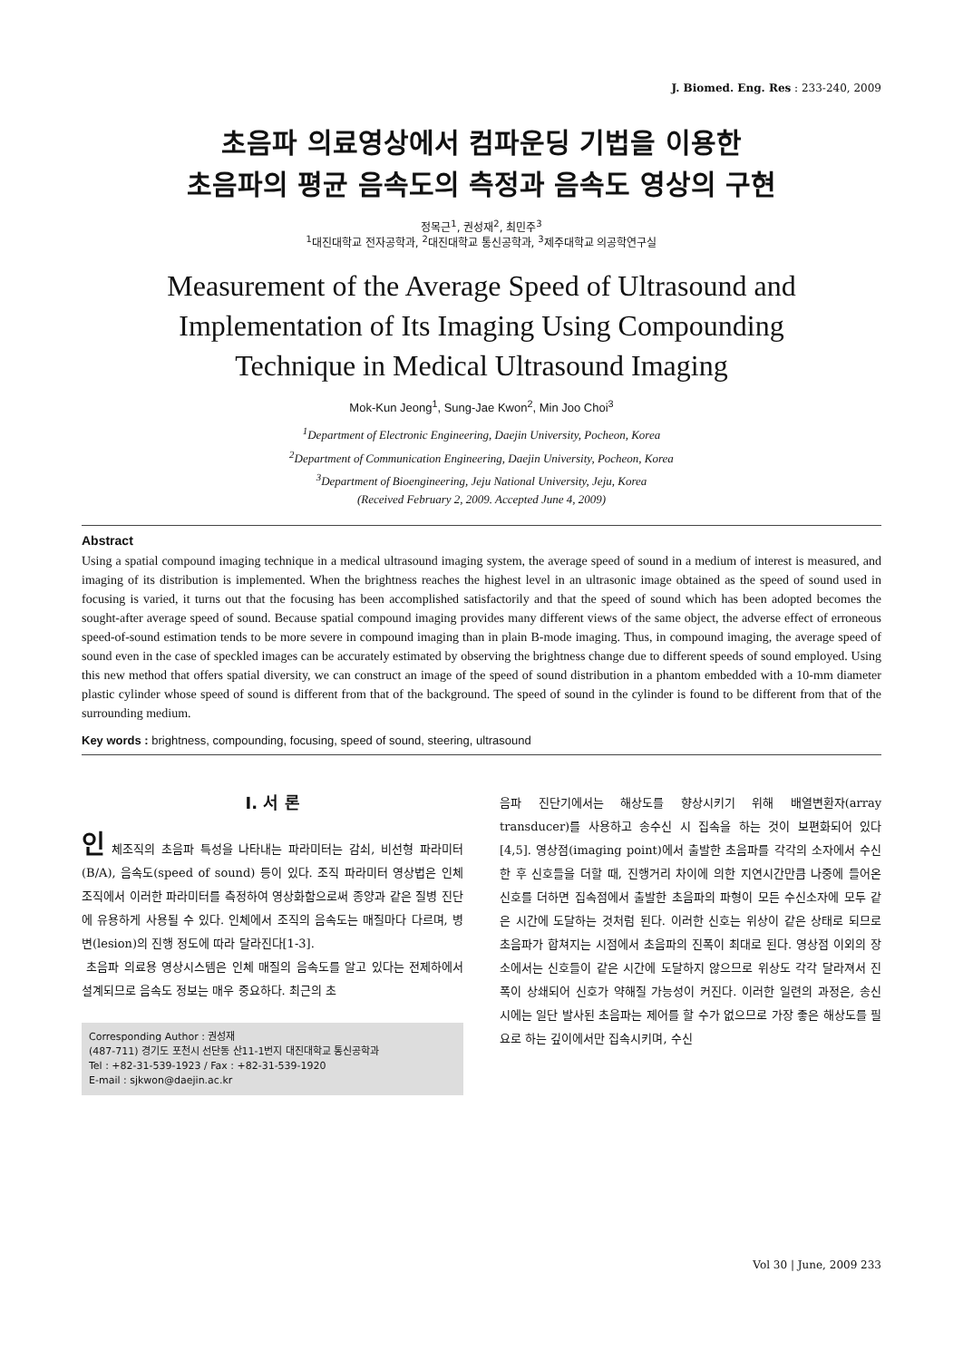J. Biomed. Eng. Res : 233-240, 2009
초음파 의료영상에서 컴파운딩 기법을 이용한
초음파의 평균 음속도의 측정과 음속도 영상의 구현
정목근<sup>1</sup>, 권성재<sup>2</sup>, 최민주<sup>3</sup>
<sup>1</sup> 대진대학교 전자공학과, <sup>2</sup>대진대학교 통신공학과, <sup>3</sup>제주대학교 의공학연구실
Measurement of the Average Speed of Ultrasound and
Implementation of Its Imaging Using Compounding
Technique in Medical Ultrasound Imaging
Mok-Kun Jeong<sup>1</sup>, Sung-Jae Kwon<sup>2</sup>, Min Joo Choi<sup>3</sup>
<sup>1</sup> Department of Electronic Engineering, Daejin University, Pocheon, Korea
<sup>2</sup> Department of Communication Engineering, Daejin University, Pocheon, Korea
<sup>3</sup> Department of Bioengineering, Jeju National University, Jeju, Korea
(Received February 2, 2009. Accepted June 4, 2009)
Abstract
Using a spatial compound imaging technique in a medical ultrasound imaging system, the average speed of sound in a medium of interest is measured, and imaging of its distribution is implemented. When the brightness reaches the highest level in an ultrasonic image obtained as the speed of sound used in focusing is varied, it turns out that the focusing has been accomplished satisfactorily and that the speed of sound which has been adopted becomes the sought-after average speed of sound. Because spatial compound imaging provides many different views of the same object, the adverse effect of erroneous speed-of-sound estimation tends to be more severe in compound imaging than in plain B-mode imaging. Thus, in compound imaging, the average speed of sound even in the case of speckled images can be accurately estimated by observing the brightness change due to different speeds of sound employed. Using this new method that offers spatial diversity, we can construct an image of the speed of sound distribution in a phantom embedded with a 10-mm diameter plastic cylinder whose speed of sound is different from that of the background. The speed of sound in the cylinder is found to be different from that of the surrounding medium.
Key words : brightness, compounding, focusing, speed of sound, steering, ultrasound
Ⅰ. 서 론
인 체조직의 초음파 특성을 나타내는 파라미터는 감쇠, 비선형 파라미터(B/A), 음속도(speed of sound) 등이 있다. 조직 파라미터 영상법은 인체 조직에서 이러한 파라미터를 측정하여 영상화함으로써 종양과 같은 질병 진단에 유용하게 사용될 수 있다. 인체에서 조직의 음속도는 매질마다 다르며, 병변(lesion)의 진행 정도에 따라 달라진다[1-3].
초음파 의료용 영상시스템은 인체 매질의 음속도를 알고 있다는 전제하에서 설계되므로 음속도 정보는 매우 중요하다. 최근의 초
Corresponding Author : 권성재
(487-711) 경기도 포천시 선단동 산11-1번지 대진대학교 통신공학과
Tel : +82-31-539-1923 / Fax : +82-31-539-1920
E-mail : sjkwon@daejin.ac.kr
음파 진단기에서는 해상도를 향상시키기 위해 배열변환자(array transducer)를 사용하고 송수신 시 집속을 하는 것이 보편화되어 있다[4,5]. 영상점(imaging point)에서 출발한 초음파를 각각의 소자에서 수신한 후 신호들을 더할 때, 진행거리 차이에 의한 지연시간만큼 나중에 들어온 신호를 더하면 집속점에서 출발한 초음파의 파형이 모든 수신소자에 모두 같은 시간에 도달하는 것처럼 된다. 이러한 신호는 위상이 같은 상태로 되므로 초음파가 합쳐지는 시점에서 초음파의 진폭이 최대로 된다. 영상점 이외의 장소에서는 신호들이 같은 시간에 도달하지 않으므로 위상도 각각 달라져서 진폭이 상쇄되어 신호가 약해질 가능성이 커진다. 이러한 일련의 과정은, 송신 시에는 일단 발사된 초음파는 제어를 할 수가 없으므로 가장 좋은 해상도를 필요로 하는 깊이에서만 집속시키며, 수신
Vol 30 | June, 2009 233